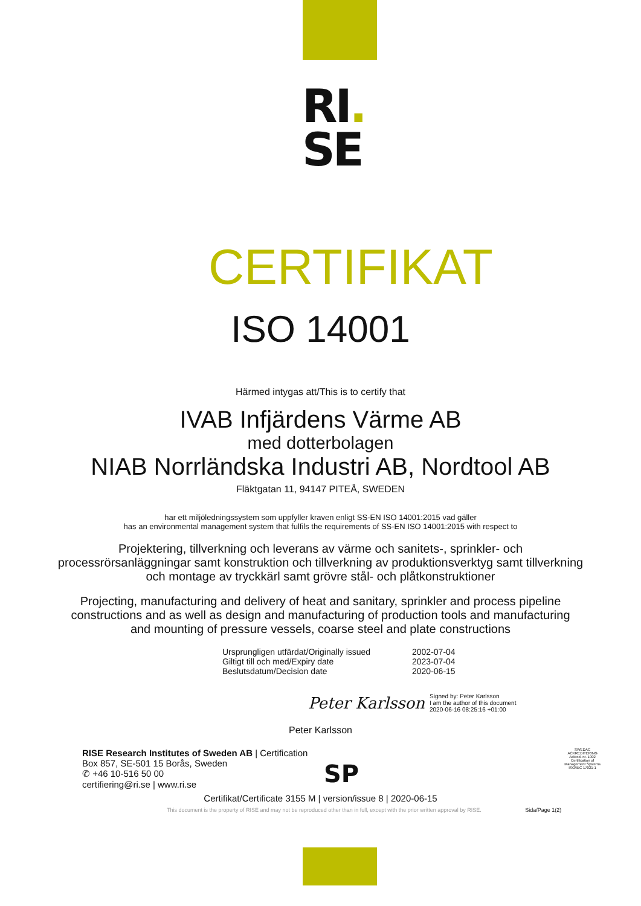RI.
SE
CERTIFIKAT
ISO 14001
Härmed intygas att/This is to certify that
IVAB Infjärdens Värme AB
med dotterbolagen
NIAB Norrländska Industri AB, Nordtool AB
Fläktgatan 11, 94147 PITEÅ, SWEDEN
har ett miljöledningssystem som uppfyller kraven enligt SS-EN ISO 14001:2015 vad gäller
has an environmental management system that fulfils the requirements of SS-EN ISO 14001:2015 with respect to
Projektering, tillverkning och leverans av värme och sanitets-, sprinkler- och processrörsanläggningar samt konstruktion och tillverkning av produktionsverktyg samt tillverkning och montage av tryckkärl samt grövre stål- och plåtkonstruktioner
Projecting, manufacturing and delivery of heat and sanitary, sprinkler and process pipeline constructions and as well as design and manufacturing of production tools and manufacturing and mounting of pressure vessels, coarse steel and plate constructions
Ursprungligen utfärdat/Originally issued
2002-07-04
Giltigt till och med/Expiry date
2023-07-04
Beslutsdatum/Decision date
2020-06-15
Peter Karlsson Signed by: Peter Karlsson
I am the author of this document
2020-06-16 08:25:16 +01:00
Peter Karlsson
RISE Research Institutes of Sweden AB | Certification
Box 857, SE-501 15 Borås, Sweden
✆ +46 10-516 50 00
certifiering@ri.se | www.ri.se
SP
SWEDAC ACKREDITERING
Ackred. nr. 1002
Certification of Management Systems
ISO/IEC 17021-1
Certifikat/Certificate 3155 M | version/issue 8 | 2020-06-15
This document is the property of RISE and may not be reproduced other than in full, except with the prior written approval by RISE. Sida/Page 1(2)